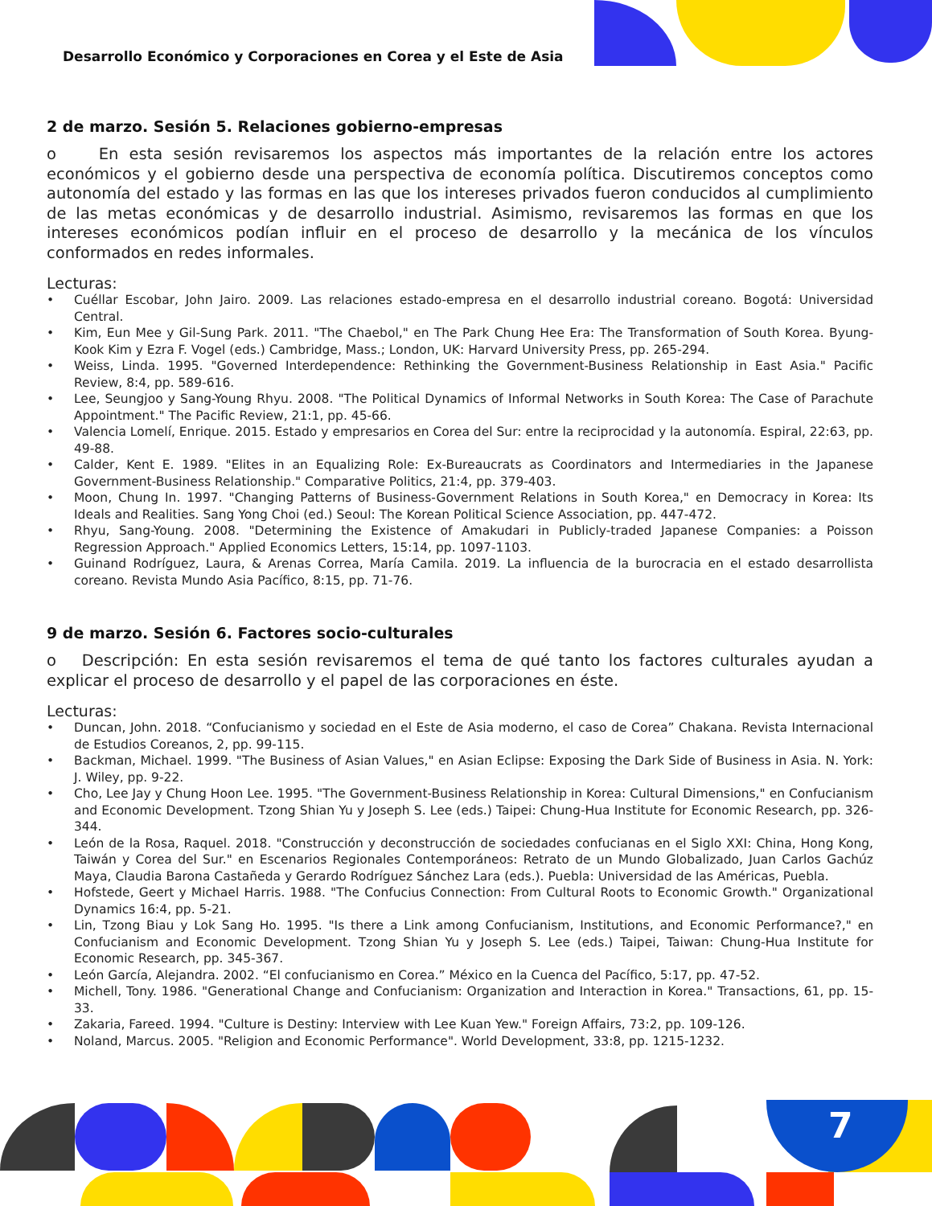Desarrollo Económico y Corporaciones en Corea y el Este de Asia
2 de marzo. Sesión 5. Relaciones gobierno-empresas
o En esta sesión revisaremos los aspectos más importantes de la relación entre los actores económicos y el gobierno desde una perspectiva de economía política. Discutiremos conceptos como autonomía del estado y las formas en las que los intereses privados fueron conducidos al cumplimiento de las metas económicas y de desarrollo industrial. Asimismo, revisaremos las formas en que los intereses económicos podían influir en el proceso de desarrollo y la mecánica de los vínculos conformados en redes informales.
Lecturas:
• Cuéllar Escobar, John Jairo. 2009. Las relaciones estado-empresa en el desarrollo industrial coreano. Bogotá: Universidad Central.
• Kim, Eun Mee y Gil-Sung Park. 2011. "The Chaebol," en The Park Chung Hee Era: The Transformation of South Korea. Byung-Kook Kim y Ezra F. Vogel (eds.) Cambridge, Mass.; London, UK: Harvard University Press, pp. 265-294.
• Weiss, Linda. 1995. "Governed Interdependence: Rethinking the Government-Business Relationship in East Asia." Pacific Review, 8:4, pp. 589-616.
• Lee, Seungjoo y Sang-Young Rhyu. 2008. "The Political Dynamics of Informal Networks in South Korea: The Case of Parachute Appointment." The Pacific Review, 21:1, pp. 45-66.
• Valencia Lomelí, Enrique. 2015. Estado y empresarios en Corea del Sur: entre la reciprocidad y la autonomía. Espiral, 22:63, pp. 49-88.
• Calder, Kent E. 1989. "Elites in an Equalizing Role: Ex-Bureaucrats as Coordinators and Intermediaries in the Japanese Government-Business Relationship." Comparative Politics, 21:4, pp. 379-403.
• Moon, Chung In. 1997. "Changing Patterns of Business-Government Relations in South Korea," en Democracy in Korea: Its Ideals and Realities. Sang Yong Choi (ed.) Seoul: The Korean Political Science Association, pp. 447-472.
• Rhyu, Sang-Young. 2008. "Determining the Existence of Amakudari in Publicly-traded Japanese Companies: a Poisson Regression Approach." Applied Economics Letters, 15:14, pp. 1097-1103.
• Guinand Rodríguez, Laura, & Arenas Correa, María Camila. 2019. La influencia de la burocracia en el estado desarrollista coreano. Revista Mundo Asia Pacífico, 8:15, pp. 71-76.
9 de marzo. Sesión 6. Factores socio-culturales
o Descripción: En esta sesión revisaremos el tema de qué tanto los factores culturales ayudan a explicar el proceso de desarrollo y el papel de las corporaciones en éste.
Lecturas:
• Duncan, John. 2018. “Confucianismo y sociedad en el Este de Asia moderno, el caso de Corea” Chakana. Revista Internacional de Estudios Coreanos, 2, pp. 99-115.
• Backman, Michael. 1999. "The Business of Asian Values," en Asian Eclipse: Exposing the Dark Side of Business in Asia. N. York: J. Wiley, pp. 9-22.
• Cho, Lee Jay y Chung Hoon Lee. 1995. "The Government-Business Relationship in Korea: Cultural Dimensions," en Confucianism and Economic Development. Tzong Shian Yu y Joseph S. Lee (eds.) Taipei: Chung-Hua Institute for Economic Research, pp. 326-344.
• León de la Rosa, Raquel. 2018. "Construcción y deconstrucción de sociedades confucianas en el Siglo XXI: China, Hong Kong, Taiwán y Corea del Sur." en Escenarios Regionales Contemporáneos: Retrato de un Mundo Globalizado, Juan Carlos Gachúz Maya, Claudia Barona Castañeda y Gerardo Rodríguez Sánchez Lara (eds.). Puebla: Universidad de las Américas, Puebla.
• Hofstede, Geert y Michael Harris. 1988. "The Confucius Connection: From Cultural Roots to Economic Growth." Organizational Dynamics 16:4, pp. 5-21.
• Lin, Tzong Biau y Lok Sang Ho. 1995. "Is there a Link among Confucianism, Institutions, and Economic Performance?," en Confucianism and Economic Development. Tzong Shian Yu y Joseph S. Lee (eds.) Taipei, Taiwan: Chung-Hua Institute for Economic Research, pp. 345-367.
• León García, Alejandra. 2002. “El confucianismo en Corea.” México en la Cuenca del Pacífico, 5:17, pp. 47-52.
• Michell, Tony. 1986. "Generational Change and Confucianism: Organization and Interaction in Korea." Transactions, 61, pp. 15-33.
• Zakaria, Fareed. 1994. "Culture is Destiny: Interview with Lee Kuan Yew." Foreign Affairs, 73:2, pp. 109-126.
• Noland, Marcus. 2005. "Religion and Economic Performance". World Development, 33:8, pp. 1215-1232.
7